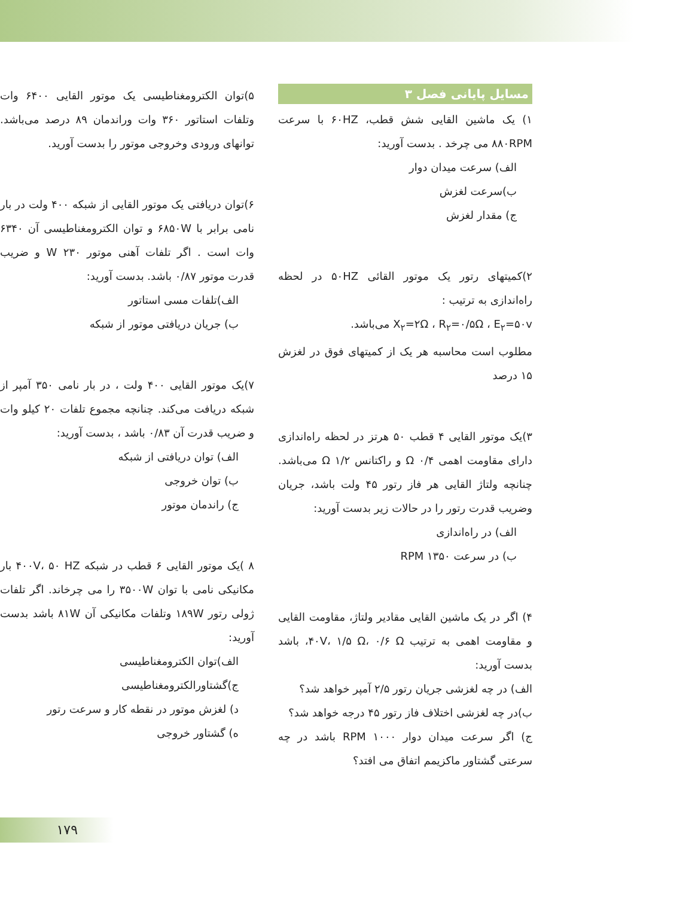مسایل پایانی فصل ۳
۱) یک ماشین القایی شش قطب، ۶۰HZ با سرعت ۸۸۰RPM می چرخد . بدست آورید:
الف) سرعت میدان دوار
ب)سرعت لغزش
ج) مقدار لغزش
۲)کمیتهای رتور یک موتور القائی ۵۰HZ در لحظه راه‌اندازی به ترتیب :
X<sub>۲</sub>=۲Ω ، R<sub>۲</sub>=۰/۵Ω ، E<sub>۲</sub>=۵۰v می‌باشد.
مطلوب است محاسبه هر یک از کمیتهای فوق در لغزش ۱۵ درصد
۳)یک موتور القایی ۴ قطب ۵۰ هرتز در لحظه راه‌اندازی دارای مقاومت اهمی ۰/۴ Ω و راکتانس ۱/۲ Ω می‌باشد. چنانچه ولتاژ القایی هر فاز رتور ۴۵ ولت باشد، جریان وضریب قدرت رتور را در حالات زیر بدست آورید:
الف) در راه‌اندازی
ب) در سرعت ۱۳۵۰ RPM
۴) اگر در یک ماشین القایی مقادیر ولتاژ، مقاومت القایی و مقاومت اهمی به ترتیب ۴۰V، ۱/۵ Ω، ۰/۶ Ω، باشد بدست آورید:
الف) در چه لغزشی جریان رتور ۲/۵ آمپر خواهد شد؟
ب)در چه لغزشی اختلاف فاز رتور ۴۵ درجه خواهد شد؟
ج) اگر سرعت میدان دوار ۱۰۰۰ RPM باشد در چه سرعتی گشتاور ماکزیمم اتفاق می افتد؟
۵)توان الکترومغناطیسی یک موتور القایی ۶۴۰۰ وات وتلفات استاتور ۳۶۰ وات وراندمان ۸۹ درصد می‌باشد. توانهای ورودی وخروجی موتور را بدست آورید.
۶)توان دریافتی یک موتور القایی از شبکه ۴۰۰ ولت در بار نامی برابر با ۶۸۵۰W و توان الکترومغناطیسی آن ۶۳۴۰ وات است . اگر تلفات آهنی موتور ۲۳۰ W و ضریب قدرت موتور ۰/۸۷ باشد. بدست آورید:
الف)تلفات مسی استاتور
ب) جریان دریافتی موتور از شبکه
۷)یک موتور القایی ۴۰۰ ولت ، در بار نامی ۳۵۰ آمپر از شبکه دریافت می‌کند. چنانچه مجموع تلفات ۲۰ کیلو وات و ضریب قدرت آن ۰/۸۳ باشد ، بدست آورید:
الف) توان دریافتی از شبکه
ب) توان خروجی
ج) راندمان موتور
۸ )یک موتور القایی ۶ قطب در شبکه ۴۰۰V، ۵۰ HZ بار مکانیکی نامی با توان ۳۵۰۰W را می چرخاند. اگر تلفات ژولی رتور ۱۸۹W وتلفات مکانیکی آن ۸۱W باشد بدست آورید:
الف)توان الکترومغناطیسی
ج)گشتاورالکترومغناطیسی
د) لغزش موتور در نقطه کار و سرعت رتور
ه) گشتاور خروجی
۱۷۹